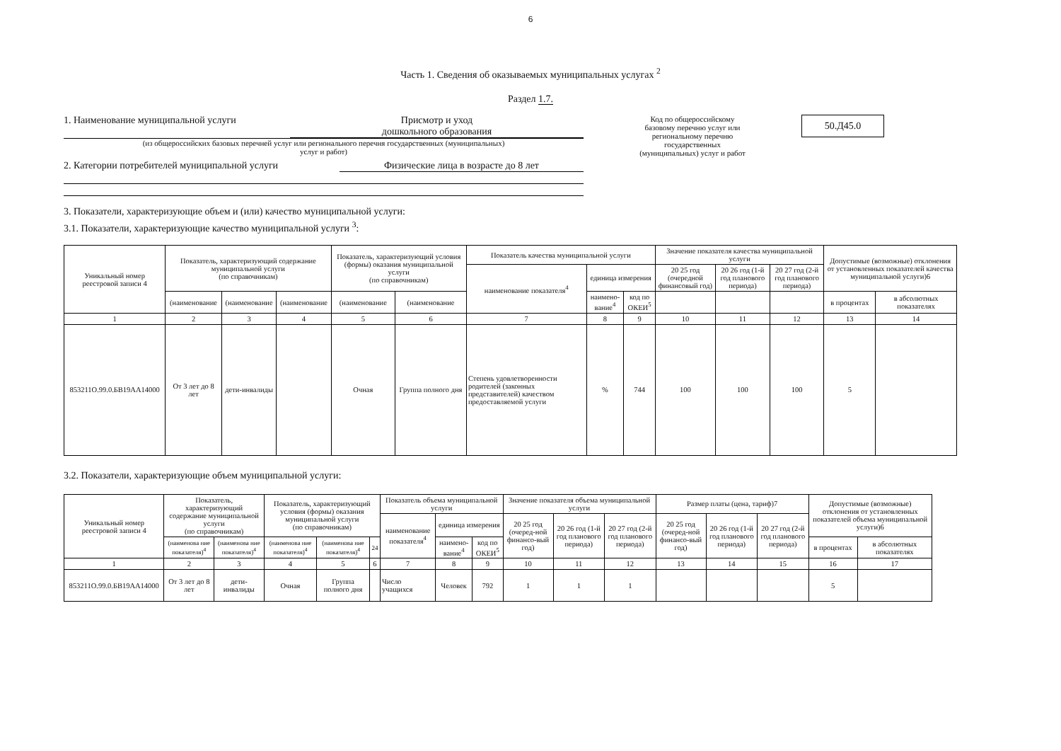6
Часть 1. Сведения об оказываемых муниципальных услугах <sup>2</sup>
Раздел 1.7.
1. Наименование муниципальной услуги Присмотр и уход
дошкольного образования
(из общероссийских базовых перечней услуг или регионального перечня государственных (муниципальных)
услуг и работ)
2. Категории потребителей муниципальной услуги Физические лица в возрасте до 8 лет
Код по общероссийскому базовому перечню услуг или региональному перечню государственных (муниципальных) услуг и работ
50.Д45.0
3. Показатели, характеризующие объем и (или) качество муниципальной услуги:
3.1. Показатели, характеризующие качество муниципальной услуги <sup>3</sup>:
| Уникальный номер реестровой записи 4 | Показатель, характеризующий содержание муниципальной услуги (по справочникам) | | | Показатель, характеризующий условия (формы) оказания муниципальной услуги (по справочникам) | | Показатель качества муниципальной услуги | | | Значение показателя качества муниципальной услуги | | | Допустимые (возможные) отклонения от установленных показателей качества муниципальной услуги)6 | |
| | | | | | | наименование показателя<sup>4</sup> | единица измерения | | 20 25 год (очередной финансовый год) | 20 26 год (1-й год планового периода) | 20 27 год (2-й год планового периода) | | |
| | (наименование | (наименование | (наименование | (наименование | (наименование | | наимено-вание<sup>4</sup> | код по ОКЕИ<sup>5</sup> | | | | в процентах | в абсолютных показателях |
| 1 | 2 | 3 | 4 | 5 | 6 | 7 | 8 | 9 | 10 | 11 | 12 | 13 | 14 |
| 853211О.99.0.БВ19АА14000 | От 3 лет до 8 лет | дети-инвалиды | | Очная | Группа полного дня | Степень удовлетворенности родителей (законных представителей) качеством предоставляемой услуги | % | 744 | 100 | 100 | 100 | 5 | |
3.2. Показатели, характеризующие объем муниципальной услуги:
| Уникальный номер реестровой записи 4 | Показатель, характеризующий содержание муниципальной услуги (по справочникам) | | Показатель, характеризующий условия (формы) оказания муниципальной услуги (по справочникам) | | | Показатель объема муниципальной услуги | | | Значение показателя объема муниципальной услуги | | | Размер платы (цена, тариф)7 | | | Допустимые (возможные) отклонения от установленных показателей объема муниципальной услуги)6 | |
| | | | | | | наименование показателя<sup>4</sup> | единица измерения | | 20 25 год (очеред-ной финансо-вый год) | 20 26 год (1-й год планового периода) | 20 27 год (2-й год планового периода) | 20 25 год (очеред-ной финансо-вый год) | 20 26 год (1-й год планового периода) | 20 27 год (2-й год планового периода) | | |
| | (наименова ние показателя)<sup>4</sup> | (наименова ние показателя)<sup>4</sup> | (наименова ние показателя)<sup>4</sup> | (наименова ние показателя)<sup>4</sup> | 24 | | наимено-вание<sup>4</sup> | код по ОКЕИ<sup>5</sup> | | | | | | | в процентах | в абсолютных показателях |
| 1 | 2 | 3 | 4 | 5 | 6 | 7 | 8 | 9 | 10 | 11 | 12 | 13 | 14 | 15 | 16 | 17 |
| 853211О.99.0.БВ19АА14000 | От 3 лет до 8 лет | дети-инвалиды | Очная | Группа полного дня | | Число учащихся | Человек | 792 | 1 | 1 | 1 | | | | 5 | |